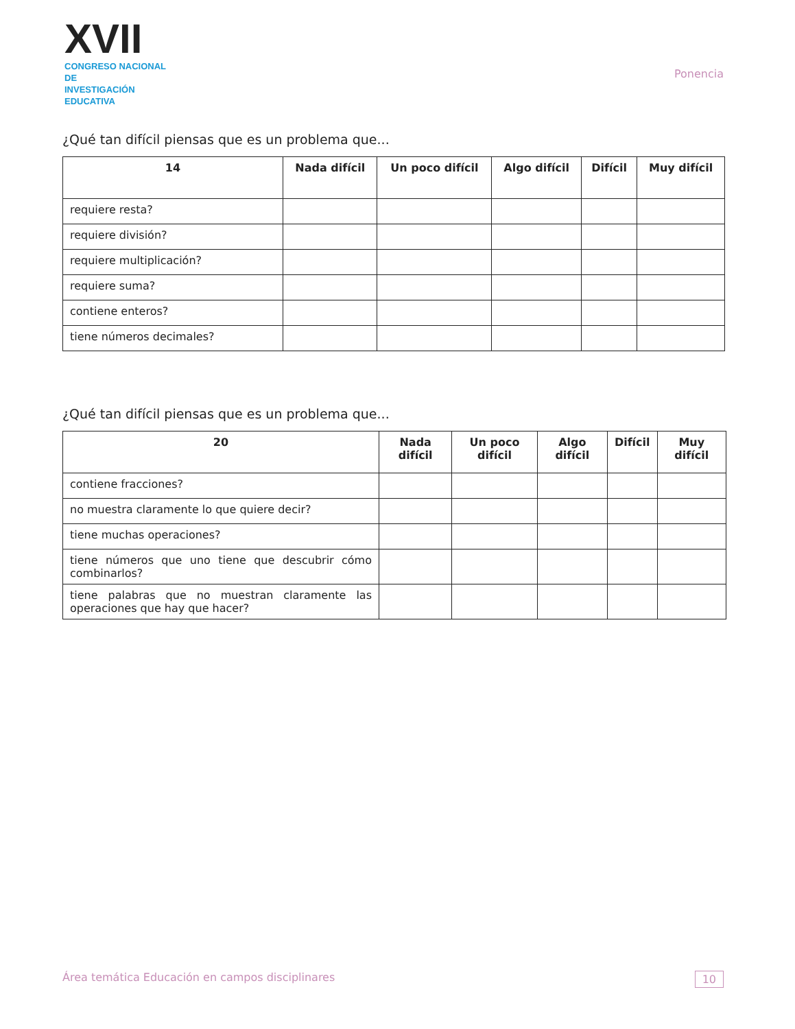XVII
CONGRESO NACIONAL DE
INVESTIGACIÓN EDUCATIVA
Ponencia
¿Qué tan difícil piensas que es un problema que...
| 14 | Nada difícil | Un poco difícil | Algo difícil | Difícil | Muy difícil |
| --- | --- | --- | --- | --- | --- |
| requiere resta? | | | | | |
| requiere división? | | | | | |
| requiere multiplicación? | | | | | |
| requiere suma? | | | | | |
| contiene enteros? | | | | | |
| tiene números decimales? | | | | | |
¿Qué tan difícil piensas que es un problema que...
| 20 | Nada difícil | Un poco difícil | Algo difícil | Difícil | Muy difícil |
| --- | --- | --- | --- | --- | --- |
| contiene fracciones? | | | | | |
| no muestra claramente lo que quiere decir? | | | | | |
| tiene muchas operaciones? | | | | | |
| tiene números que uno tiene que descubrir cómo combinarlos? | | | | | |
| tiene palabras que no muestran claramente las operaciones que hay que hacer? | | | | | |
Área temática Educación en campos disciplinares 10